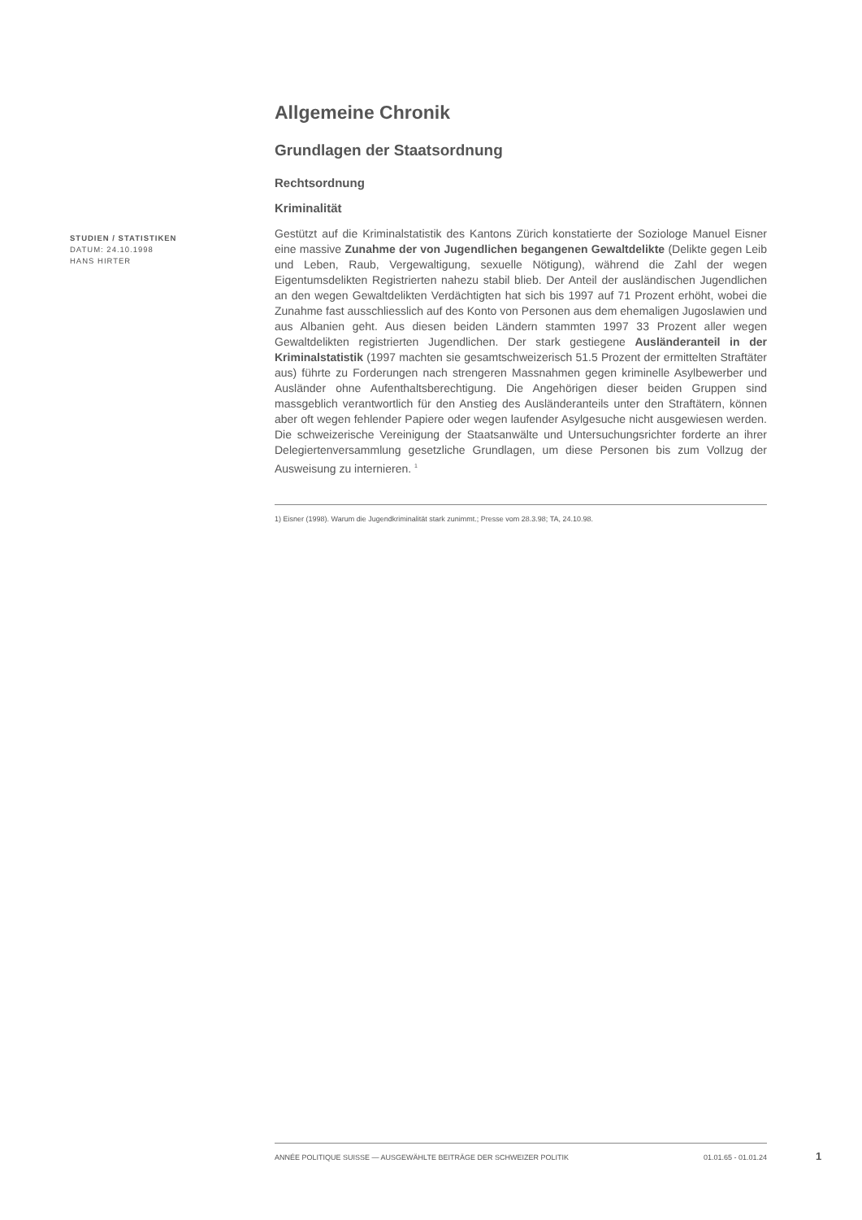Allgemeine Chronik
Grundlagen der Staatsordnung
Rechtsordnung
Kriminalität
Gestützt auf die Kriminalstatistik des Kantons Zürich konstatierte der Soziologe Manuel Eisner eine massive Zunahme der von Jugendlichen begangenen Gewaltdelikte (Delikte gegen Leib und Leben, Raub, Vergewaltigung, sexuelle Nötigung), während die Zahl der wegen Eigentumsdelikten Registrierten nahezu stabil blieb. Der Anteil der ausländischen Jugendlichen an den wegen Gewaltdelikten Verdächtigten hat sich bis 1997 auf 71 Prozent erhöht, wobei die Zunahme fast ausschliesslich auf des Konto von Personen aus dem ehemaligen Jugoslawien und aus Albanien geht. Aus diesen beiden Ländern stammten 1997 33 Prozent aller wegen Gewaltdelikten registrierten Jugendlichen. Der stark gestiegene Ausländeranteil in der Kriminalstatistik (1997 machten sie gesamtschweizerisch 51.5 Prozent der ermittelten Straftäter aus) führte zu Forderungen nach strengeren Massnahmen gegen kriminelle Asylbewerber und Ausländer ohne Aufenthaltsberechtigung. Die Angehörigen dieser beiden Gruppen sind massgeblich verantwortlich für den Anstieg des Ausländeranteils unter den Straftätern, können aber oft wegen fehlender Papiere oder wegen laufender Asylgesuche nicht ausgewiesen werden. Die schweizerische Vereinigung der Staatsanwälte und Untersuchungsrichter forderte an ihrer Delegiertenversammlung gesetzliche Grundlagen, um diese Personen bis zum Vollzug der Ausweisung zu internieren. <sup>1</sup>
1) Eisner (1998). Warum die Jugendkriminalität stark zunimmt.; Presse vom 28.3.98; TA, 24.10.98.
STUDIEN / STATISTIKEN
DATUM: 24.10.1998
HANS HIRTER
ANNÉE POLITIQUE SUISSE — AUSGEWÄHLTE BEITRÄGE DER SCHWEIZER POLITIK 01.01.65 - 01.01.24
1